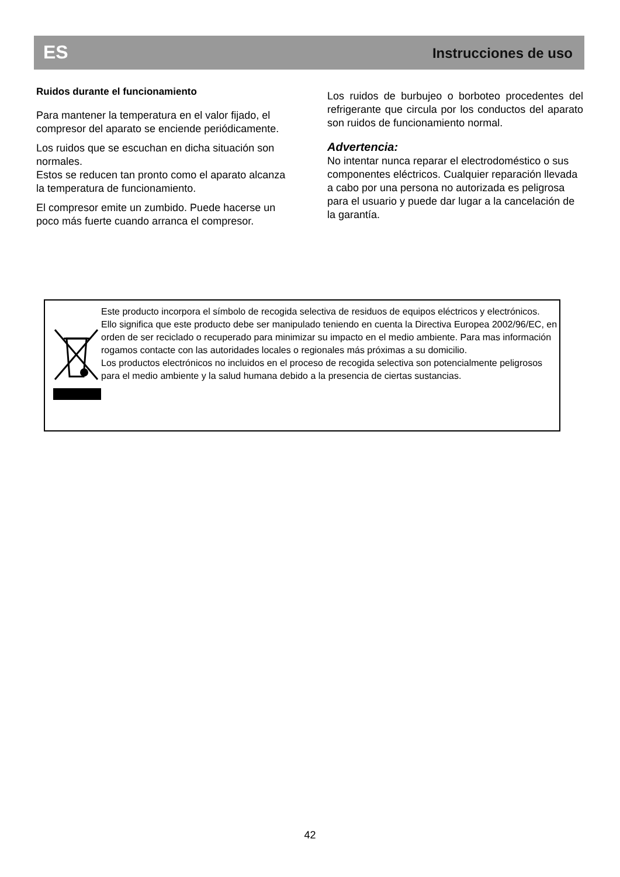ES Instrucciones de uso
Ruidos durante el funcionamiento
Para mantener la temperatura en el valor fijado, el compresor del aparato se enciende periódicamente.
Los ruidos que se escuchan en dicha situación son normales.
Estos se reducen tan pronto como el aparato alcanza la temperatura de funcionamiento.
El compresor emite un zumbido. Puede hacerse un poco más fuerte cuando arranca el compresor.
Los ruidos de burbujeo o borboteo procedentes del refrigerante que circula por los conductos del aparato son ruidos de funcionamiento normal.
Advertencia:
No intentar nunca reparar el electrodoméstico o sus componentes eléctricos. Cualquier reparación llevada a cabo por una persona no autorizada es peligrosa para el usuario y puede dar lugar a la cancelación de la garantía.
Este producto incorpora el símbolo de recogida selectiva de residuos de equipos eléctricos y electrónicos.
Ello significa que este producto debe ser manipulado teniendo en cuenta la Directiva Europea 2002/96/EC, en orden de ser reciclado o recuperado para minimizar su impacto en el medio ambiente. Para mas información rogamos contacte con las autoridades locales o regionales más próximas a su domicilio.
Los productos electrónicos no incluidos en el proceso de recogida selectiva son potencialmente peligrosos para el medio ambiente y la salud humana debido a la presencia de ciertas sustancias.
42